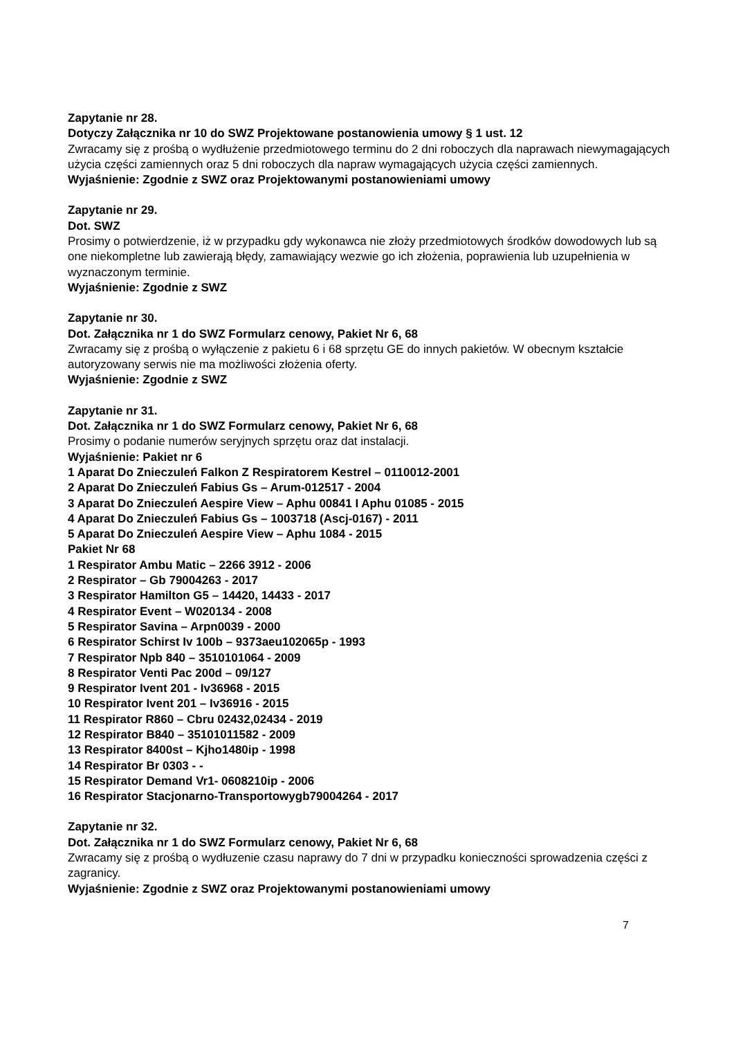Zapytanie nr 28.
Dotyczy Załącznika nr 10 do SWZ Projektowane postanowienia umowy § 1 ust. 12
Zwracamy się z prośbą o wydłużenie przedmiotowego terminu do 2 dni roboczych dla naprawach niewymagających użycia części zamiennych oraz 5 dni roboczych dla napraw wymagających użycia części zamiennych.
Wyjaśnienie: Zgodnie z SWZ oraz Projektowanymi postanowieniami umowy
Zapytanie nr 29.
Dot. SWZ
Prosimy o potwierdzenie, iż w przypadku gdy wykonawca nie złoży przedmiotowych środków dowodowych lub są one niekompletne lub zawierają błędy, zamawiający wezwie go ich złożenia, poprawienia lub uzupełnienia w wyznaczonym terminie.
Wyjaśnienie: Zgodnie z SWZ
Zapytanie nr 30.
Dot. Załącznika nr 1 do SWZ Formularz cenowy, Pakiet Nr 6, 68
Zwracamy się z prośbą o wyłączenie z pakietu 6 i 68 sprzętu GE do innych pakietów. W obecnym kształcie autoryzowany serwis nie ma możliwości złożenia oferty.
Wyjaśnienie: Zgodnie z SWZ
Zapytanie nr 31.
Dot. Załącznika nr 1 do SWZ Formularz cenowy, Pakiet Nr 6, 68
Prosimy o podanie numerów seryjnych sprzętu oraz dat instalacji.
Wyjaśnienie: Pakiet nr 6
1 Aparat Do Znieczuleń Falkon Z Respiratorem Kestrel – 0110012-2001
2 Aparat Do Znieczuleń Fabius Gs – Arum-012517 - 2004
3 Aparat Do Znieczuleń Aespire View – Aphu 00841 I Aphu 01085 - 2015
4 Aparat Do Znieczuleń Fabius Gs – 1003718 (Ascj-0167) - 2011
5 Aparat Do Znieczuleń Aespire View – Aphu 1084 - 2015
Pakiet Nr 68
1 Respirator Ambu Matic – 2266 3912 - 2006
2 Respirator – Gb 79004263 - 2017
3 Respirator Hamilton G5 – 14420, 14433 - 2017
4 Respirator Event – W020134 - 2008
5 Respirator Savina – Arpn0039 - 2000
6 Respirator Schirst Iv 100b – 9373aeu102065p - 1993
7 Respirator Npb 840 – 3510101064 - 2009
8 Respirator Venti Pac 200d – 09/127
9 Respirator Ivent 201 - Iv36968 - 2015
10 Respirator Ivent 201 – Iv36916 - 2015
11 Respirator R860 – Cbru 02432,02434 - 2019
12 Respirator B840 – 35101011582 - 2009
13 Respirator 8400st – Kjho1480ip - 1998
14 Respirator Br 0303 - -
15 Respirator Demand Vr1- 0608210ip - 2006
16 Respirator Stacjonarno-Transportowygb79004264 - 2017
Zapytanie nr 32.
Dot. Załącznika nr 1 do SWZ Formularz cenowy, Pakiet Nr 6, 68
Zwracamy się z prośbą o wydłuzenie czasu naprawy do 7 dni w przypadku konieczności sprowadzenia części z zagranicy.
Wyjaśnienie: Zgodnie z SWZ oraz Projektowanymi postanowieniami umowy
7